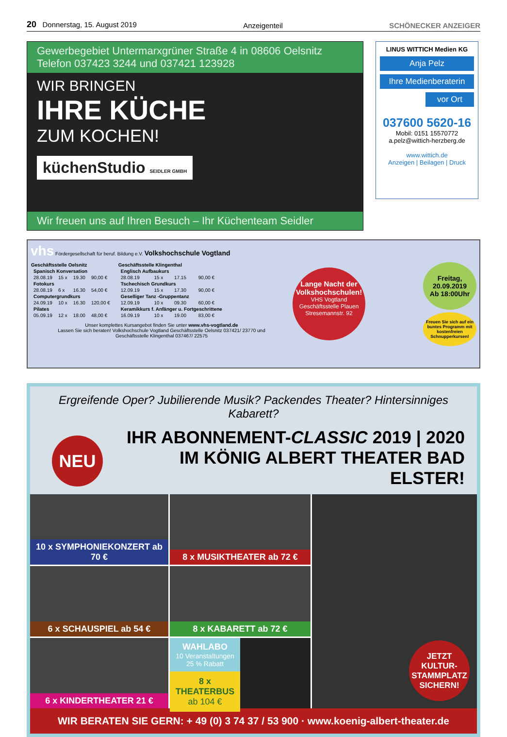20 Donnerstag, 15. August 2019 Anzeigenteil SCHÖNECKER ANZEIGER
Gewerbegebiet Untermarxgrüner Straße 4 in 08606 Oelsnitz
Telefon 037423 3244 und 037421 123928
WIR BRINGEN
IHRE KÜCHE
ZUM KOCHEN!
küchenStudio SEIDLER GMBH
Wir freuen uns auf Ihren Besuch – Ihr Küchenteam Seidler
LINUS WITTICH Medien KG
Anja Pelz
Ihre Medienberaterin
vor Ort
037600 5620-16
Mobil: 0151 15570772
a.pelz@wittich-herzberg.de
www.wittich.de
Anzeigen | Beilagen | Druck
vhs Fördergesellschaft für beruf. Bildung e.V. Volkshochschule Vogtland
| Geschäftsstelle Oelsnitz | | | |
| --- | --- | --- | --- |
| Spanisch Konversation | | | |
| 28.08.19 | 15 x | 19.30 | 90,00 € |
| Fotokurs | | | |
| 28.08.19 | 6 x | 16.30 | 54,00 € |
| Computergrundkurs | | | |
| 24.09.19 | 10 x | 16.30 | 120,00 € |
| Pilates | | | |
| 05.09.19 | 12 x | 18.00 | 48,00 € |
| Geschäftsstelle Klingenthal | | | |
| --- | --- | --- | --- |
| Englisch Aufbaukurs | | | |
| 28.08.19 | 15 x | 17.15 | 90,00 € |
| Tschechisch Grundkurs | | | |
| 12.09.19 | 15 x | 17.30 | 90,00 € |
| Geselliger Tanz -Gruppentanz | | | |
| 12.09.19 | 10 x | 09.30 | 60,00 € |
| Keramikkurs f. Anfänger u. Fortgeschrittene | | | |
| 16.09.19 | 10 x | 19.00 | 83,00 € |
Unser komplettes Kursangebot finden Sie unter www.vhs-vogtland.de
Lassen Sie sich beraten! Volkshochschule Vogtland Geschäftsstelle Oelsnitz 037421/ 23770 und
Geschäftsstelle Klingenthal 037467/ 22575
Lange Nacht der Volkshochschulen!
VHS Vogtland Geschäftsstelle Plauen Stresemannstr. 92
Freitag,
20.09.2019
Ab 18:00Uhr
Freuen Sie sich auf ein buntes Programm mit kostenfreien Schnupperkursen!
Ergreifende Oper? Jubilierende Musik? Packendes Theater? Hintersinniges Kabarett?
NEU
IHR ABONNEMENT-CLASSIC 2019 | 2020
IM KÖNIG ALBERT THEATER BAD ELSTER!
10 x SYMPHONIEKONZERT ab 70 €
8 x MUSIKTHEATER ab 72 €
JETZT KULTUR-STAMMPLATZ SICHERN!
6 x SCHAUSPIEL ab 54 €
8 x KABARETT ab 72 €
6 x KINDERTHEATER 21 €
WAHLABO
10 Veranstaltungen
25 % Rabatt
8 x THEATERBUS
ab 104 €
WIR BERATEN SIE GERN: + 49 (0) 3 74 37 / 53 900 · www.koenig-albert-theater.de